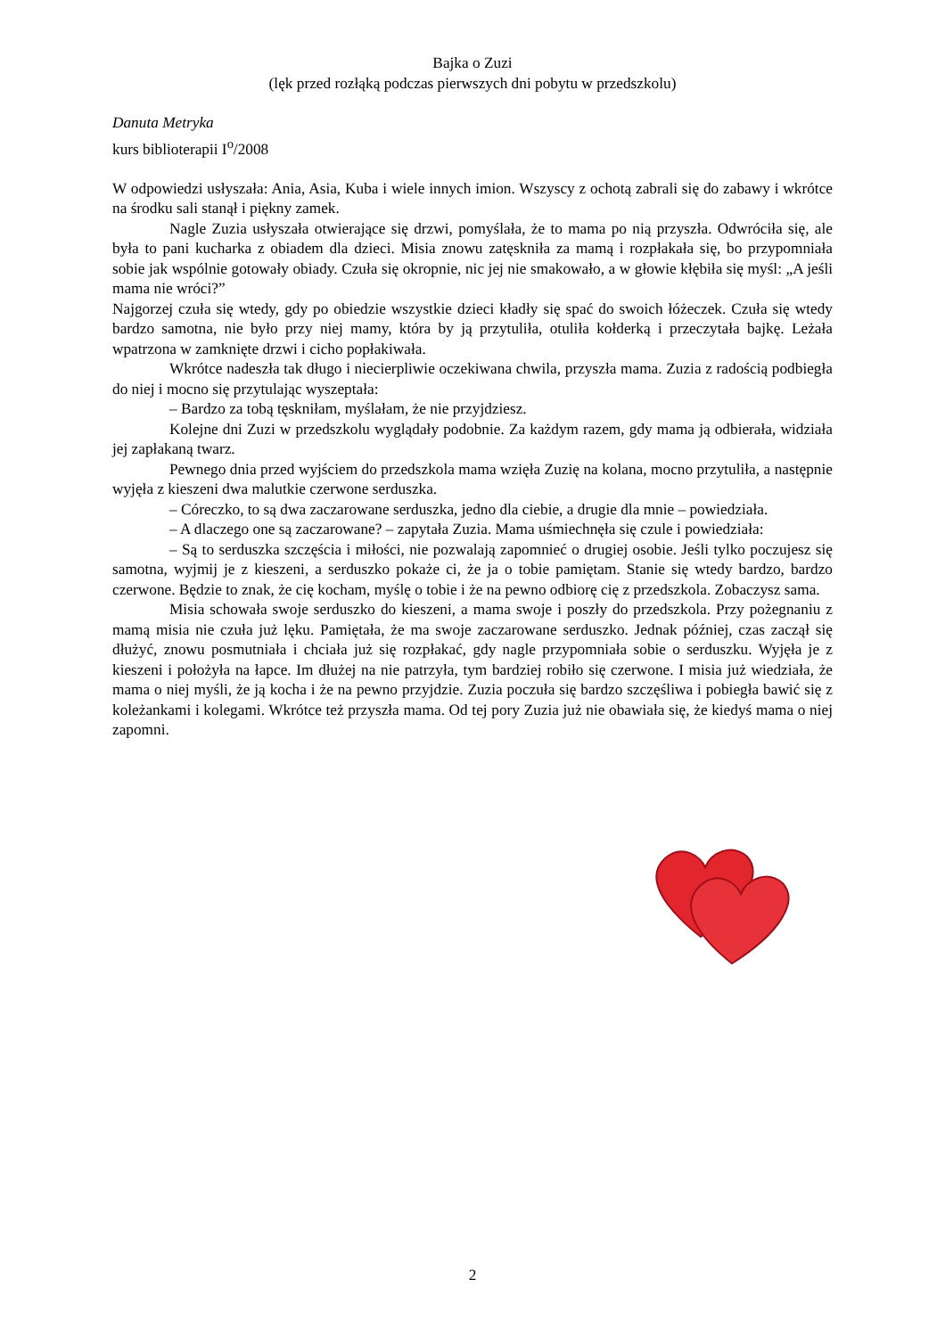Bajka o Zuzi
(lęk przed rozłąką podczas pierwszych dni pobytu w przedszkolu)
Danuta Metryka
kurs biblioterapii I<sup>o</sup>/2008
W odpowiedzi usłyszała: Ania, Asia, Kuba i wiele innych imion. Wszyscy z ochotą zabrali się do zabawy i wkrótce na środku sali stanął i piękny zamek.
Nagle Zuzia usłyszała otwierające się drzwi, pomyślała, że to mama po nią przyszła. Odwróciła się, ale była to pani kucharka z obiadem dla dzieci. Misia znowu zatęskniła za mamą i rozpłakała się, bo przypomniała sobie jak wspólnie gotowały obiady. Czuła się okropnie, nic jej nie smakowało, a w głowie kłębiła się myśl: „A jeśli mama nie wróci?”
Najgorzej czuła się wtedy, gdy po obiedzie wszystkie dzieci kładły się spać do swoich łóżeczek. Czuła się wtedy bardzo samotna, nie było przy niej mamy, która by ją przytuliła, otuliła kołderką i przeczytała bajkę. Leżała wpatrzona w zamknięte drzwi i cicho popłakiwała.
Wkrótce nadeszła tak długo i niecierpliwie oczekiwana chwila, przyszła mama. Zuzia z radością podbiegła do niej i mocno się przytulając wyszeptała:
– Bardzo za tobą tęskniłam, myślałam, że nie przyjdziesz.
Kolejne dni Zuzi w przedszkolu wyglądały podobnie. Za każdym razem, gdy mama ją odbierała, widziała jej zapłakaną twarz.
Pewnego dnia przed wyjściem do przedszkola mama wzięła Zuzię na kolana, mocno przytuliła, a następnie wyjęła z kieszeni dwa malutkie czerwone serduszka.
– Córeczko, to są dwa zaczarowane serduszka, jedno dla ciebie, a drugie dla mnie – powiedziała.
– A dlaczego one są zaczarowane? – zapytała Zuzia. Mama uśmiechnęła się czule i powiedziała:
– Są to serduszka szczęścia i miłości, nie pozwalają zapomnieć o drugiej osobie. Jeśli tylko poczujesz się samotna, wyjmij je z kieszeni, a serduszko pokaże ci, że ja o tobie pamiętam. Stanie się wtedy bardzo, bardzo czerwone. Będzie to znak, że cię kocham, myślę o tobie i że na pewno odbiorę cię z przedszkola. Zobaczysz sama.
Misia schowała swoje serduszko do kieszeni, a mama swoje i poszły do przedszkola. Przy pożegnaniu z mamą misia nie czuła już lęku. Pamiętała, że ma swoje zaczarowane serduszko. Jednak później, czas zaczął się dłużyć, znowu posmutniała i chciała już się rozpłakać, gdy nagle przypomniała sobie o serduszku. Wyjęła je z kieszeni i położyła na łapce. Im dłużej na nie patrzyła, tym bardziej robiło się czerwone. I misia już wiedziała, że mama o niej myśli, że ją kocha i że na pewno przyjdzie. Zuzia poczuła się bardzo szczęśliwa i pobiegła bawić się z koleżankami i kolegami. Wkrótce też przyszła mama. Od tej pory Zuzia już nie obawiała się, że kiedyś mama o niej zapomni.
2